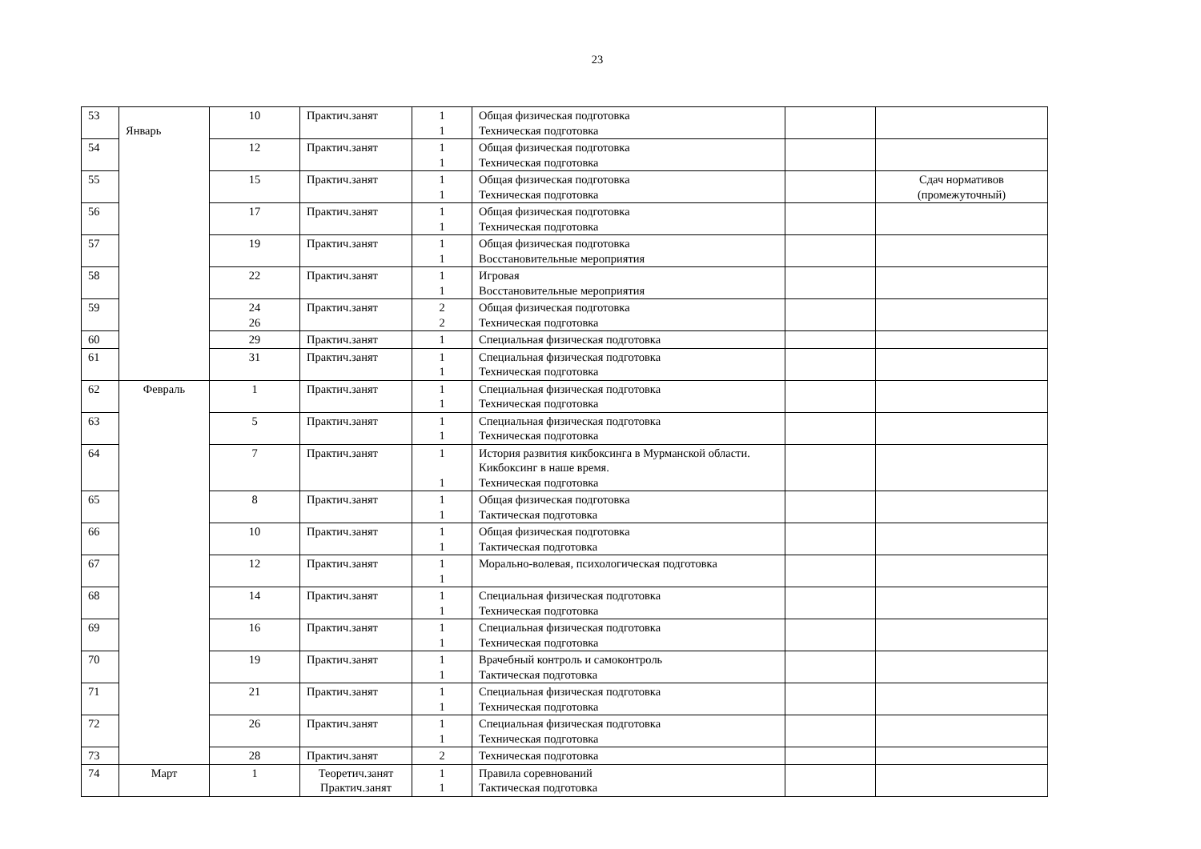23
| 53 | Январь | 10 | Практич.занят | 1 1 | Общая физическая подготовка Техническая подготовка | | |
| 54 | | 12 | Практич.занят | 1 1 | Общая физическая подготовка Техническая подготовка | | |
| 55 | | 15 | Практич.занят | 1 1 | Общая физическая подготовка Техническая подготовка | | Сдач нормативов (промежуточный) |
| 56 | | 17 | Практич.занят | 1 1 | Общая физическая подготовка Техническая подготовка | | |
| 57 | | 19 | Практич.занят | 1 1 | Общая физическая подготовка Восстановительные мероприятия | | |
| 58 | | 22 | Практич.занят | 1 1 | Игровая Восстановительные мероприятия | | |
| 59 | | 24 26 | Практич.занят | 2 2 | Общая физическая подготовка Техническая подготовка | | |
| 60 | | 29 | Практич.занят | 1 | Специальная физическая подготовка | | |
| 61 | | 31 | Практич.занят | 1 1 | Специальная физическая подготовка Техническая подготовка | | |
| 62 | Февраль | 1 | Практич.занят | 1 1 | Специальная физическая подготовка Техническая подготовка | | |
| 63 | | 5 | Практич.занят | 1 1 | Специальная физическая подготовка Техническая подготовка | | |
| 64 | | 7 | Практич.занят | 1 1 | История развития кикбоксинга в Мурманской области. Кикбоксинг в наше время. Техническая подготовка | | |
| 65 | | 8 | Практич.занят | 1 1 | Общая физическая подготовка Тактическая подготовка | | |
| 66 | | 10 | Практич.занят | 1 1 | Общая физическая подготовка Тактическая подготовка | | |
| 67 | | 12 | Практич.занят | 1 1 | Морально-волевая, психологическая подготовка | | |
| 68 | | 14 | Практич.занят | 1 1 | Специальная физическая подготовка Техническая подготовка | | |
| 69 | | 16 | Практич.занят | 1 1 | Специальная физическая подготовка Техническая подготовка | | |
| 70 | | 19 | Практич.занят | 1 1 | Врачебный контроль и самоконтроль Тактическая подготовка | | |
| 71 | | 21 | Практич.занят | 1 1 | Специальная физическая подготовка Техническая подготовка | | |
| 72 | | 26 | Практич.занят | 1 1 | Специальная физическая подготовка Техническая подготовка | | |
| 73 | | 28 | Практич.занят | 2 | Техническая подготовка | | |
| 74 | Март | 1 | Теоретич.занят Практич.занят | 1 1 | Правила соревнований Тактическая подготовка | | |